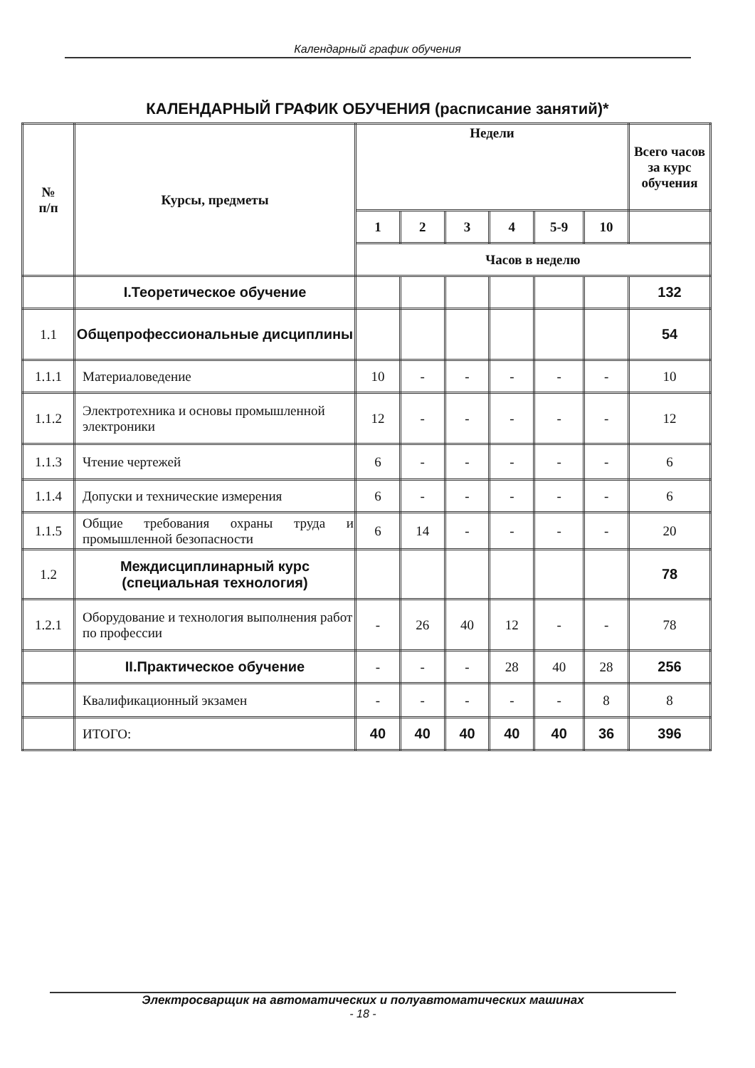Календарный график обучения
КАЛЕНДАРНЫЙ ГРАФИК ОБУЧЕНИЯ (расписание занятий)*
| № п/п | Курсы, предметы | Недели | | | | | | Всего часов за курс обучения |
| --- | --- | --- | --- | --- | --- | --- | --- | --- |
| | | 1 | 2 | 3 | 4 | 5-9 | 10 | |
| | | Часов в неделю | | | | | | |
| | I.Теоретическое обучение | | | | | | | 132 |
| 1.1 | Общепрофессиональные дисциплины | | | | | | | 54 |
| 1.1.1 | Материаловедение | 10 | - | - | - | - | - | 10 |
| 1.1.2 | Электротехника и основы промышленной электроники | 12 | - | - | - | - | - | 12 |
| 1.1.3 | Чтение чертежей | 6 | - | - | - | - | - | 6 |
| 1.1.4 | Допуски и технические измерения | 6 | - | - | - | - | - | 6 |
| 1.1.5 | Общие требования охраны труда и промышленной безопасности | 6 | 14 | - | - | - | - | 20 |
| 1.2 | Междисциплинарный курс (специальная технология) | | | | | | | 78 |
| 1.2.1 | Оборудование и технология выполнения работ по профессии | - | 26 | 40 | 12 | - | - | 78 |
| | II.Практическое обучение | - | - | - | 28 | 40 | 28 | 256 |
| | Квалификационный экзамен | - | - | - | - | - | 8 | 8 |
| | ИТОГО: | 40 | 40 | 40 | 40 | 40 | 36 | 396 |
Электросварщик на автоматических и полуавтоматических машинах
- 18 -